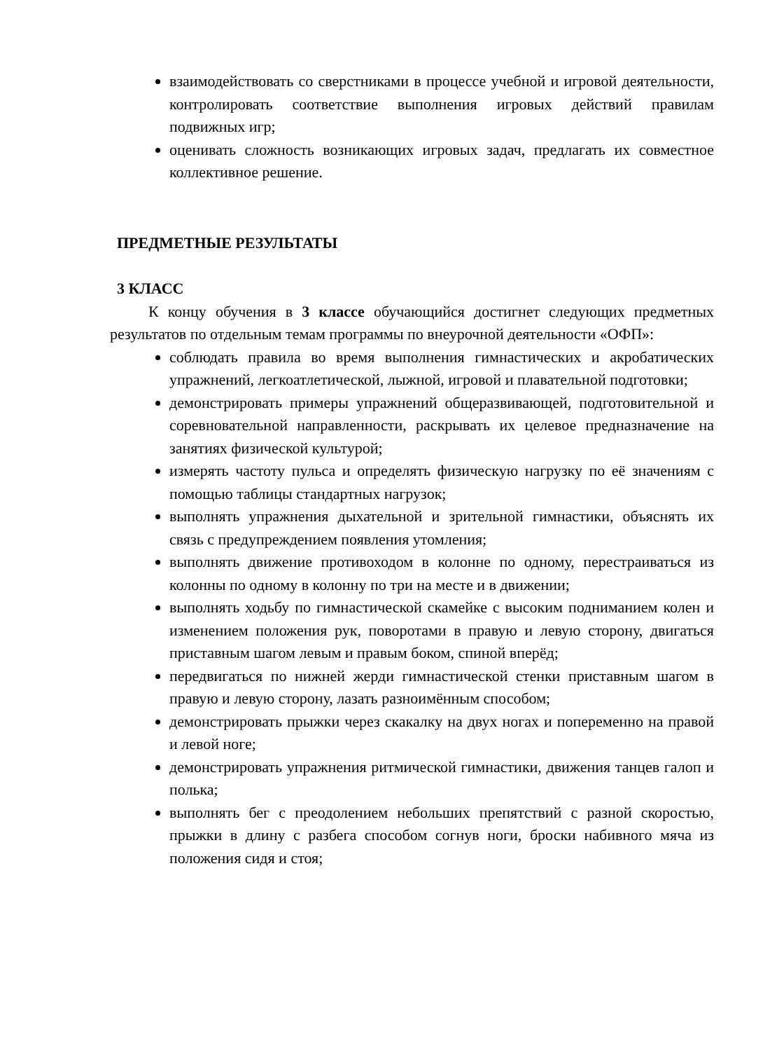взаимодействовать со сверстниками в процессе учебной и игровой деятельности, контролировать соответствие выполнения игровых действий правилам подвижных игр;
оценивать сложность возникающих игровых задач, предлагать их совместное коллективное решение.
ПРЕДМЕТНЫЕ РЕЗУЛЬТАТЫ
3 КЛАСС
К концу обучения в 3 классе обучающийся достигнет следующих предметных результатов по отдельным темам программы по внеурочной деятельности «ОФП»:
соблюдать правила во время выполнения гимнастических и акробатических упражнений, легкоатлетической, лыжной, игровой и плавательной подготовки;
демонстрировать примеры упражнений общеразвивающей, подготовительной и соревновательной направленности, раскрывать их целевое предназначение на занятиях физической культурой;
измерять частоту пульса и определять физическую нагрузку по её значениям с помощью таблицы стандартных нагрузок;
выполнять упражнения дыхательной и зрительной гимнастики, объяснять их связь с предупреждением появления утомления;
выполнять движение противоходом в колонне по одному, перестраиваться из колонны по одному в колонну по три на месте и в движении;
выполнять ходьбу по гимнастической скамейке с высоким подниманием колен и изменением положения рук, поворотами в правую и левую сторону, двигаться приставным шагом левым и правым боком, спиной вперёд;
передвигаться по нижней жерди гимнастической стенки приставным шагом в правую и левую сторону, лазать разноимённым способом;
демонстрировать прыжки через скакалку на двух ногах и попеременно на правой и левой ноге;
демонстрировать упражнения ритмической гимнастики, движения танцев галоп и полька;
выполнять бег с преодолением небольших препятствий с разной скоростью, прыжки в длину с разбега способом согнув ноги, броски набивного мяча из положения сидя и стоя;